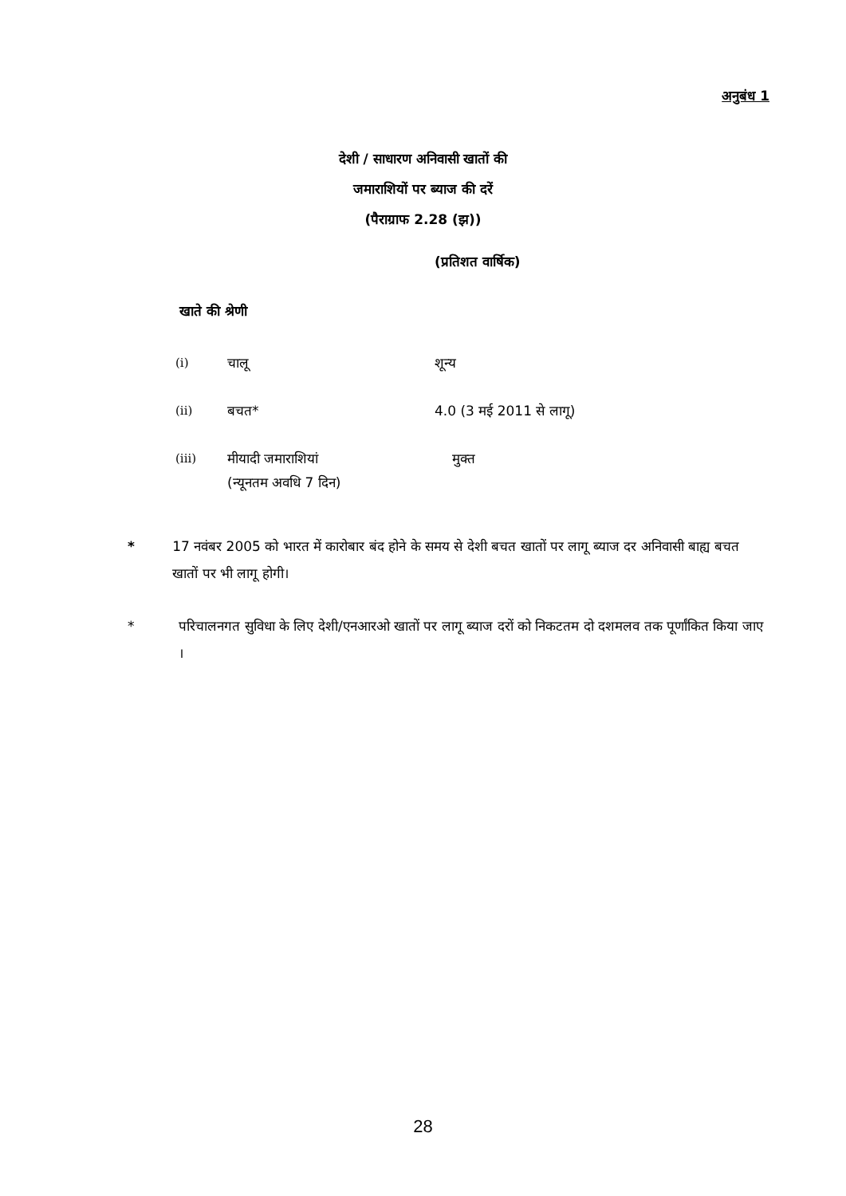अनुबंध 1
देशी / साधारण अनिवासी खातों की
जमाराशियों पर ब्याज की दरें
(पैराग्राफ 2.28 (झ))
(प्रतिशत वार्षिक)
खाते की श्रेणी
| (i) | चालू | शून्य |
| (ii) | बचत* | 4.0 (3 मई 2011 से लागू) |
| (iii) | मीयादी जमाराशियां (न्यूनतम अवधि 7 दिन) | मुक्त |
* 17 नवंबर 2005 को भारत में कारोबार बंद होने के समय से देशी बचत खातों पर लागू ब्याज दर अनिवासी बाह्य बचत खातों पर भी लागू होगी।
* परिचालनगत सुविधा के लिए देशी/एनआरओ खातों पर लागू ब्याज दरों को निकटतम दो दशमलव तक पूर्णांकित किया जाए ।
28